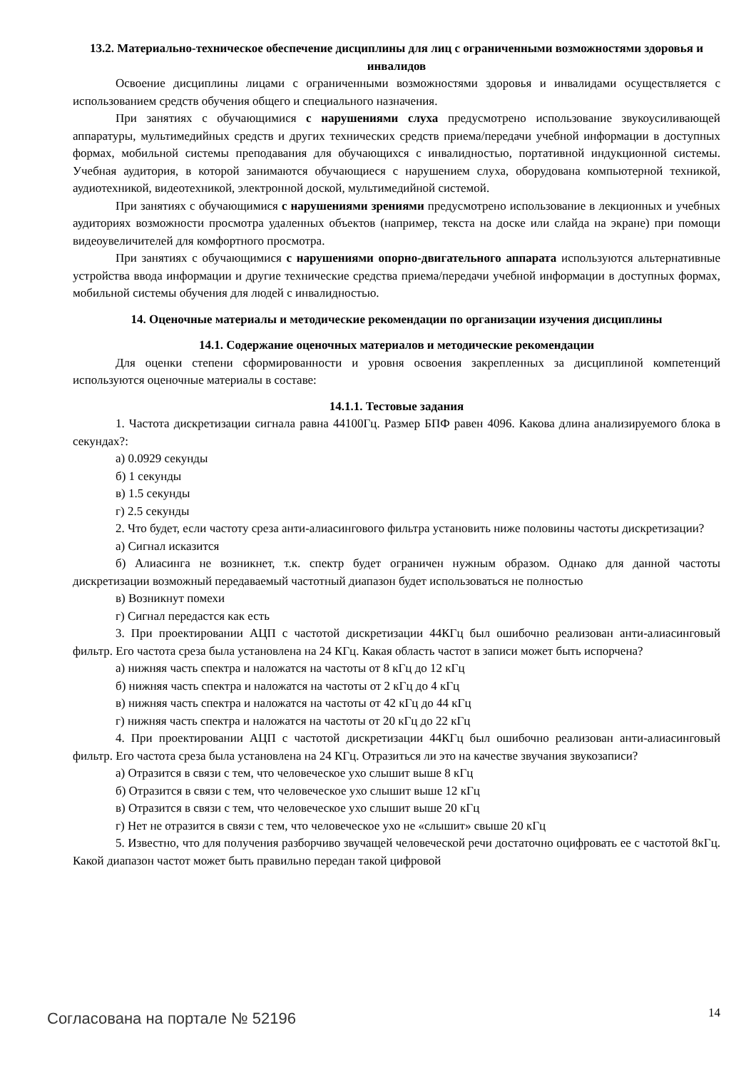13.2. Материально-техническое обеспечение дисциплины для лиц с ограниченными возможностями здоровья и инвалидов
Освоение дисциплины лицами с ограниченными возможностями здоровья и инвалидами осуществляется с использованием средств обучения общего и специального назначения.
При занятиях с обучающимися с нарушениями слуха предусмотрено использование звукоусиливающей аппаратуры, мультимедийных средств и других технических средств приема/передачи учебной информации в доступных формах, мобильной системы преподавания для обучающихся с инвалидностью, портативной индукционной системы. Учебная аудитория, в которой занимаются обучающиеся с нарушением слуха, оборудована компьютерной техникой, аудиотехникой, видеотехникой, электронной доской, мультимедийной системой.
При занятиях с обучающимися с нарушениями зрениями предусмотрено использование в лекционных и учебных аудиториях возможности просмотра удаленных объектов (например, текста на доске или слайда на экране) при помощи видеоувеличителей для комфортного просмотра.
При занятиях с обучающимися с нарушениями опорно-двигательного аппарата используются альтернативные устройства ввода информации и другие технические средства приема/передачи учебной информации в доступных формах, мобильной системы обучения для людей с инвалидностью.
14. Оценочные материалы и методические рекомендации по организации изучения дисциплины
14.1. Содержание оценочных материалов и методические рекомендации
Для оценки степени сформированности и уровня освоения закрепленных за дисциплиной компетенций используются оценочные материалы в составе:
14.1.1. Тестовые задания
1. Частота дискретизации сигнала равна 44100Гц. Размер БПФ равен 4096. Какова длина анализируемого блока в секундах?:
а) 0.0929 секунды
б) 1 секунды
в) 1.5 секунды
г) 2.5 секунды
2. Что будет, если частоту среза анти-алиасингового фильтра установить ниже половины частоты дискретизации?
а) Сигнал исказится
б) Алиасинга не возникнет, т.к. спектр будет ограничен нужным образом. Однако для данной частоты дискретизации возможный передаваемый частотный диапазон будет использоваться не полностью
в) Возникнут помехи
г) Сигнал передастся как есть
3. При проектировании АЦП с частотой дискретизации 44КГц был ошибочно реализован анти-алиасинговый фильтр. Его частота среза была установлена на 24 КГц. Какая область частот в записи может быть испорчена?
а) нижняя часть спектра и наложатся на частоты от 8 кГц до 12 кГц
б) нижняя часть спектра и наложатся на частоты от 2 кГц до 4 кГц
в) нижняя часть спектра и наложатся на частоты от 42 кГц до 44 кГц
г) нижняя часть спектра и наложатся на частоты от 20 кГц до 22 кГц
4. При проектировании АЦП с частотой дискретизации 44КГц был ошибочно реализован анти-алиасинговый фильтр. Его частота среза была установлена на 24 КГц. Отразиться ли это на качестве звучания звукозаписи?
а) Отразится в связи с тем, что человеческое ухо слышит выше 8 кГц
б) Отразится в связи с тем, что человеческое ухо слышит выше 12 кГц
в) Отразится в связи с тем, что человеческое ухо слышит выше 20 кГц
г) Нет не отразится в связи с тем, что человеческое ухо не «слышит» свыше 20 кГц
5. Известно, что для получения разборчиво звучащей человеческой речи достаточно оцифровать ее с частотой 8кГц. Какой диапазон частот может быть правильно передан такой цифровой
Согласована на портале № 52196 14